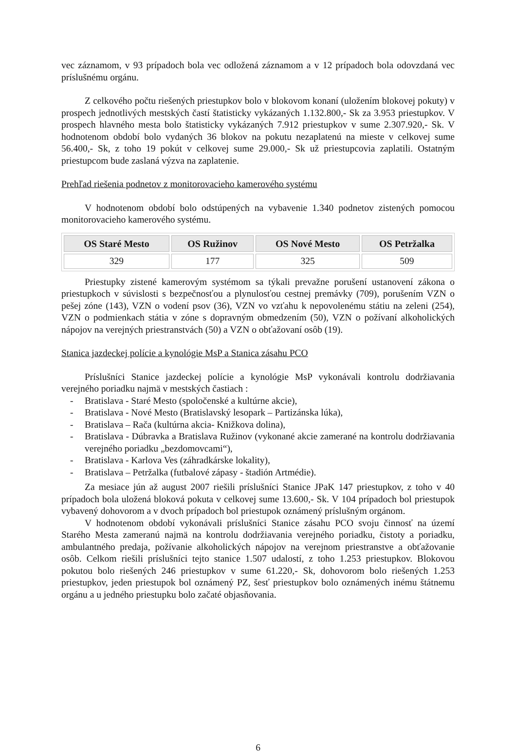vec záznamom, v 93 prípadoch bola vec odložená záznamom a v 12 prípadoch bola odovzdaná vec príslušnému orgánu.
Z celkového počtu riešených priestupkov bolo v blokovom konaní (uložením blokovej pokuty) v prospech jednotlivých mestských častí štatisticky vykázaných 1.132.800,- Sk za 3.953 priestupkov. V prospech hlavného mesta bolo štatisticky vykázaných 7.912 priestupkov v sume 2.307.920,- Sk. V hodnotenom období bolo vydaných 36 blokov na pokutu nezaplatenú na mieste v celkovej sume 56.400,- Sk, z toho 19 pokút v celkovej sume 29.000,- Sk už priestupcovia zaplatili. Ostatným priestupcom bude zaslaná výzva na zaplatenie.
Prehľad riešenia podnetov z monitorovacieho kamerového systému
V hodnotenom období bolo odstúpených na vybavenie 1.340 podnetov zistených pomocou monitorovacieho kamerového systému.
| OS Staré Mesto | OS Ružinov | OS Nové Mesto | OS Petržalka |
| --- | --- | --- | --- |
| 329 | 177 | 325 | 509 |
Priestupky zistené kamerovým systémom sa týkali prevažne porušení ustanovení zákona o priestupkoch v súvislosti s bezpečnosťou a plynulosťou cestnej premávky (709), porušením VZN o pešej zóne (143), VZN o vodení psov (36), VZN vo vzťahu k nepovolenému státiu na zeleni (254), VZN o podmienkach státia v zóne s dopravným obmedzením (50), VZN o požívaní alkoholických nápojov na verejných priestranstvách (50) a VZN o obťažovaní osôb (19).
Stanica jazdeckej polície a kynológie MsP a Stanica zásahu PCO
Príslušníci Stanice jazdeckej polície a kynológie MsP vykonávali kontrolu dodržiavania verejného poriadku najmä v mestských častiach :
- Bratislava - Staré Mesto (spoločenské a kultúrne akcie),
- Bratislava - Nové Mesto (Bratislavský lesopark – Partizánska lúka),
- Bratislava – Rača (kultúrna akcia- Knižkova dolina),
- Bratislava - Dúbravka a Bratislava Ružinov (vykonané akcie zamerané na kontrolu dodržiavania verejného poriadku „bezdomovcami“),
- Bratislava - Karlova Ves (záhradkárske lokality),
- Bratislava – Petržalka (futbalové zápasy - štadión Artmédie).
Za mesiace jún až august 2007 riešili príslušníci Stanice JPaK 147 priestupkov, z toho v 40 prípadoch bola uložená bloková pokuta v celkovej sume 13.600,- Sk. V 104 prípadoch bol priestupok vybavený dohovorom a v dvoch prípadoch bol priestupok oznámený príslušným orgánom.
V hodnotenom období vykonávali príslušníci Stanice zásahu PCO svoju činnosť na území Starého Mesta zameranú najmä na kontrolu dodržiavania verejného poriadku, čistoty a poriadku, ambulantného predaja, požívanie alkoholických nápojov na verejnom priestranstve a obťažovanie osôb. Celkom riešili príslušníci tejto stanice 1.507 udalostí, z toho 1.253 priestupkov. Blokovou pokutou bolo riešených 246 priestupkov v sume 61.220,- Sk, dohovorom bolo riešených 1.253 priestupkov, jeden priestupok bol oznámený PZ, šesť priestupkov bolo oznámených inému štátnemu orgánu a u jedného priestupku bolo začaté objasňovania.
6